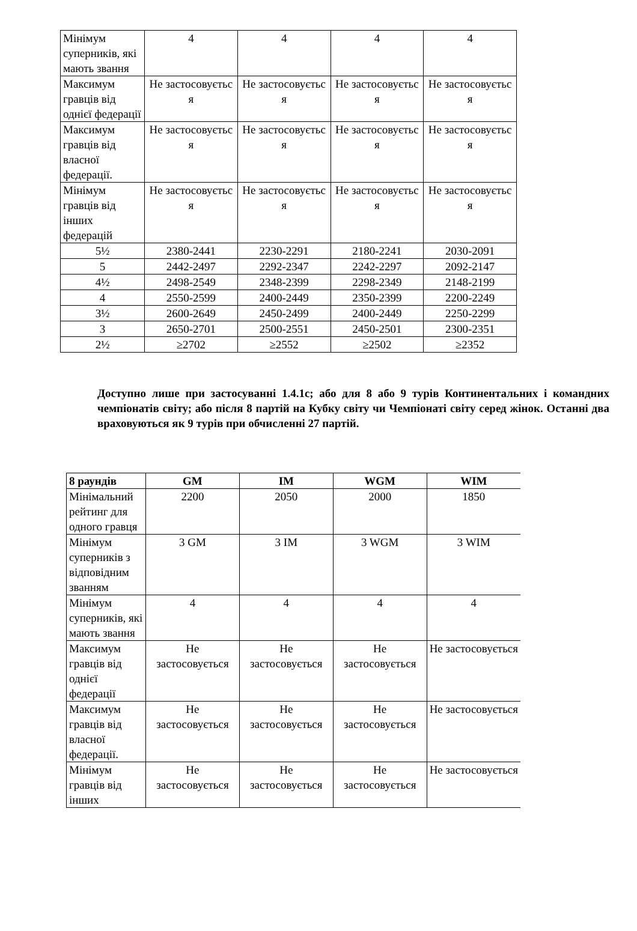| Мінімум суперників, які мають звання | 4 | 4 | 4 | 4 |
| Максимум гравців від однієї федерації | Не застосовуєтьс я | Не застосовуєтьс я | Не застосовуєтьс я | Не застосовуєтьс я |
| Максимум гравців від власної федерації. | Не застосовуєтьс я | Не застосовуєтьс я | Не застосовуєтьс я | Не застосовуєтьс я |
| Мінімум гравців від інших федерацій | Не застосовуєтьс я | Не застосовуєтьс я | Не застосовуєтьс я | Не застосовуєтьс я |
| 5½ | 2380-2441 | 2230-2291 | 2180-2241 | 2030-2091 |
| 5 | 2442-2497 | 2292-2347 | 2242-2297 | 2092-2147 |
| 4½ | 2498-2549 | 2348-2399 | 2298-2349 | 2148-2199 |
| 4 | 2550-2599 | 2400-2449 | 2350-2399 | 2200-2249 |
| 3½ | 2600-2649 | 2450-2499 | 2400-2449 | 2250-2299 |
| 3 | 2650-2701 | 2500-2551 | 2450-2501 | 2300-2351 |
| 2½ | ≥2702 | ≥2552 | ≥2502 | ≥2352 |
Доступно лише при застосуванні 1.4.1с; або для 8 або 9 турів Континентальних і командних чемпіонатів світу; або після 8 партій на Кубку світу чи Чемпіонаті світу серед жінок. Останні два враховуються як 9 турів при обчисленні 27 партій.
| 8 раундів | GM | IM | WGM | WIM |
| --- | --- | --- | --- | --- |
| Мінімальний рейтинг для одного гравця | 2200 | 2050 | 2000 | 1850 |
| Мінімум суперників з відповідним званням | 3 GM | 3 IM | 3 WGM | 3 WIM |
| Мінімум суперників, які мають звання | 4 | 4 | 4 | 4 |
| Максимум гравців від однієї федерації | Не застосовується | Не застосовується | Не застосовується | Не застосовується |
| Максимум гравців від власної федерації. | Не застосовується | Не застосовується | Не застосовується | Не застосовується |
| Мінімум гравців від інших | Не застосовується | Не застосовується | Не застосовується | Не застосовується |